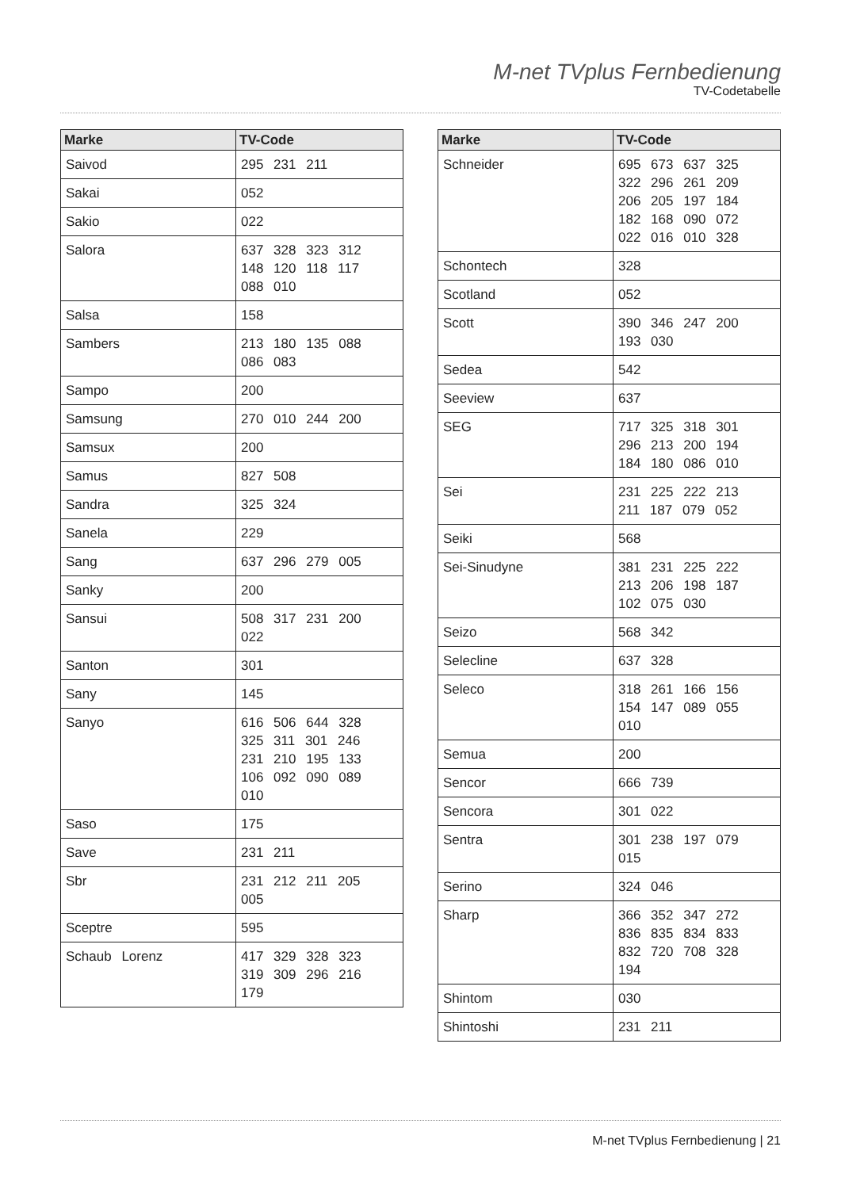M-net TVplus Fernbedienung
TV-Codetabelle
| Marke | TV-Code |
| --- | --- |
| Saivod | 295 231 211 |
| Sakai | 052 |
| Sakio | 022 |
| Salora | 637 328 323 312 148 120 118 117 088 010 |
| Salsa | 158 |
| Sambers | 213 180 135 088 086 083 |
| Sampo | 200 |
| Samsung | 270 010 244 200 |
| Samsux | 200 |
| Samus | 827 508 |
| Sandra | 325 324 |
| Sanela | 229 |
| Sang | 637 296 279 005 |
| Sanky | 200 |
| Sansui | 508 317 231 200 022 |
| Santon | 301 |
| Sany | 145 |
| Sanyo | 616 506 644 328 325 311 301 246 231 210 195 133 106 092 090 089 010 |
| Saso | 175 |
| Save | 231 211 |
| Sbr | 231 212 211 205 005 |
| Sceptre | 595 |
| Schaub Lorenz | 417 329 328 323 319 309 296 216 179 |
| Marke | TV-Code |
| --- | --- |
| Schneider | 695 673 637 325 322 296 261 209 206 205 197 184 182 168 090 072 022 016 010 328 |
| Schontech | 328 |
| Scotland | 052 |
| Scott | 390 346 247 200 193 030 |
| Sedea | 542 |
| Seeview | 637 |
| SEG | 717 325 318 301 296 213 200 194 184 180 086 010 |
| Sei | 231 225 222 213 211 187 079 052 |
| Seiki | 568 |
| Sei-Sinudyne | 381 231 225 222 213 206 198 187 102 075 030 |
| Seizo | 568 342 |
| Selecline | 637 328 |
| Seleco | 318 261 166 156 154 147 089 055 010 |
| Semua | 200 |
| Sencor | 666 739 |
| Sencora | 301 022 |
| Sentra | 301 238 197 079 015 |
| Serino | 324 046 |
| Sharp | 366 352 347 272 836 835 834 833 832 720 708 328 194 |
| Shintom | 030 |
| Shintoshi | 231 211 |
M-net TVplus Fernbedienung | 21